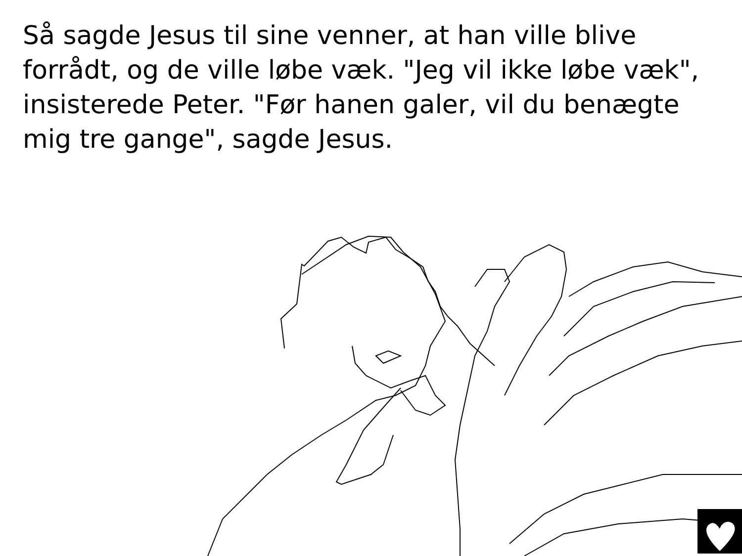Så sagde Jesus til sine venner, at han ville blive forrådt, og de ville løbe væk. "Jeg vil ikke løbe væk", insisterede Peter. "Før hanen galer, vil du benægte mig tre gange", sagde Jesus.